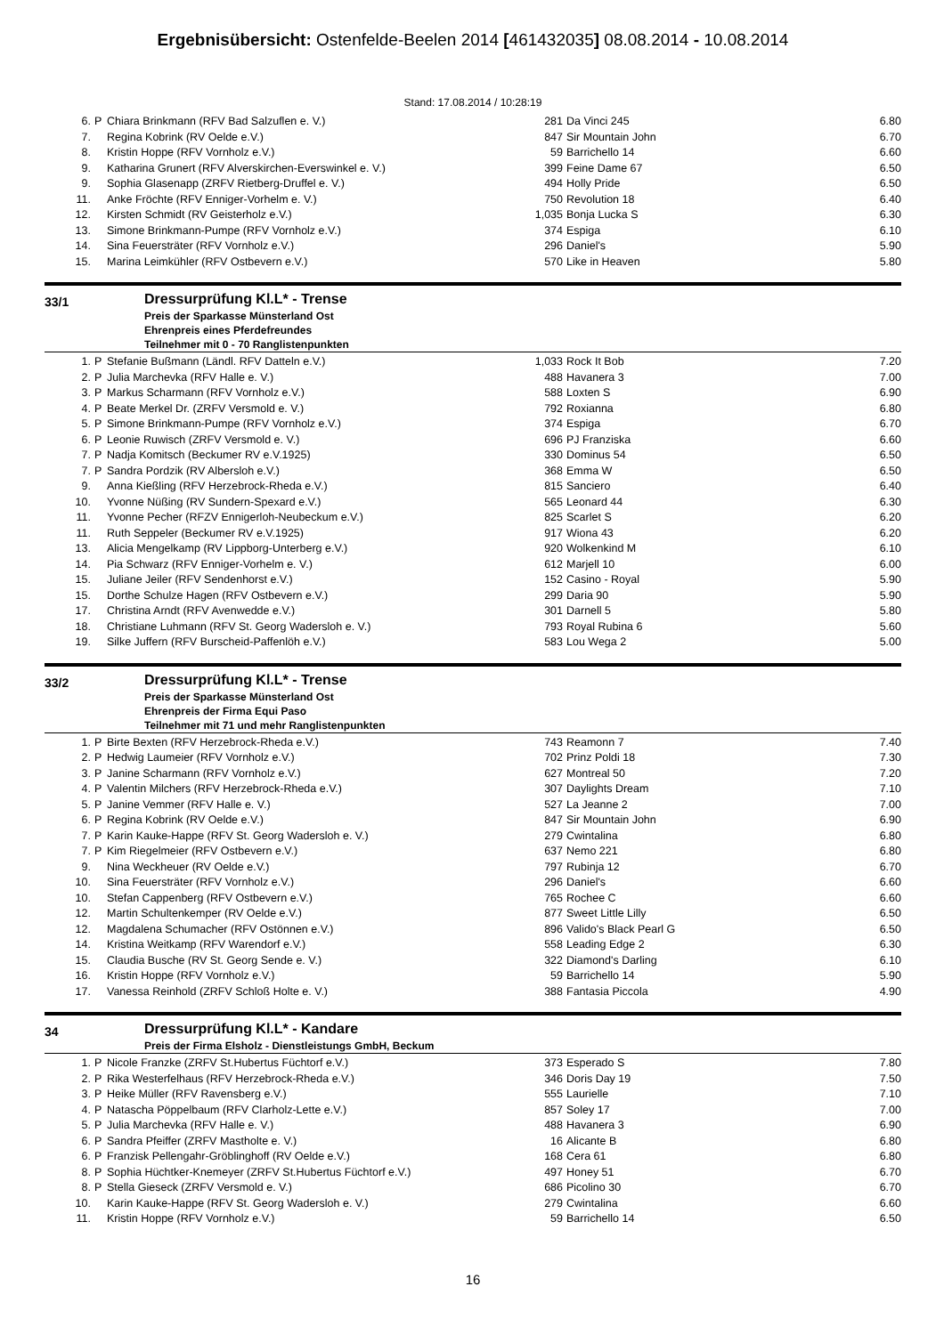Ergebnisübersicht: Ostenfelde-Beelen 2014 [461432035] 08.08.2014 - 10.08.2014
Stand: 17.08.2014 / 10:28:19
| 6. | P | Chiara Brinkmann (RFV Bad Salzuflen e. V.) | 281 | Da Vinci 245 | 6.80 |
| 7. | | Regina Kobrink (RV Oelde e.V.) | 847 | Sir Mountain John | 6.70 |
| 8. | | Kristin Hoppe (RFV Vornholz e.V.) | 59 | Barrichello 14 | 6.60 |
| 9. | | Katharina Grunert (RFV Alverskirchen-Everswinkel e. V.) | 399 | Feine Dame 67 | 6.50 |
| 9. | | Sophia Glasenapp (ZRFV Rietberg-Druffel e. V.) | 494 | Holly Pride | 6.50 |
| 11. | | Anke Fröchte (RFV Enniger-Vorhelm e. V.) | 750 | Revolution 18 | 6.40 |
| 12. | | Kirsten Schmidt (RV Geisterholz e.V.) | 1,035 | Bonja Lucka S | 6.30 |
| 13. | | Simone Brinkmann-Pumpe (RFV Vornholz e.V.) | 374 | Espiga | 6.10 |
| 14. | | Sina Feuersträter (RFV Vornholz e.V.) | 296 | Daniel's | 5.90 |
| 15. | | Marina Leimkühler (RFV Ostbevern e.V.) | 570 | Like in Heaven | 5.80 |
33/1
Dressurprüfung Kl.L* - Trense
Preis der Sparkasse Münsterland Ost
Ehrenpreis eines Pferdefreundes
Teilnehmer mit 0 - 70 Ranglistenpunkten
| 1. | P | Stefanie Bußmann (Ländl. RFV Datteln e.V.) | 1,033 | Rock It Bob | 7.20 |
| 2. | P | Julia Marchevka (RFV Halle e. V.) | 488 | Havanera 3 | 7.00 |
| 3. | P | Markus Scharmann (RFV Vornholz e.V.) | 588 | Loxten S | 6.90 |
| 4. | P | Beate Merkel Dr. (ZRFV Versmold e. V.) | 792 | Roxianna | 6.80 |
| 5. | P | Simone Brinkmann-Pumpe (RFV Vornholz e.V.) | 374 | Espiga | 6.70 |
| 6. | P | Leonie Ruwisch (ZRFV Versmold e. V.) | 696 | PJ Franziska | 6.60 |
| 7. | P | Nadja Komitsch (Beckumer RV e.V.1925) | 330 | Dominus 54 | 6.50 |
| 7. | P | Sandra Pordzik (RV Albersloh e.V.) | 368 | Emma W | 6.50 |
| 9. | | Anna Kießling (RFV Herzebrock-Rheda e.V.) | 815 | Sanciero | 6.40 |
| 10. | | Yvonne Nüßing (RV Sundern-Spexard e.V.) | 565 | Leonard 44 | 6.30 |
| 11. | | Yvonne Pecher (RFZV Ennigerloh-Neubeckum e.V.) | 825 | Scarlet S | 6.20 |
| 11. | | Ruth Seppeler (Beckumer RV e.V.1925) | 917 | Wiona 43 | 6.20 |
| 13. | | Alicia Mengelkamp (RV Lippborg-Unterberg e.V.) | 920 | Wolkenkind M | 6.10 |
| 14. | | Pia Schwarz (RFV Enniger-Vorhelm e. V.) | 612 | Marjell 10 | 6.00 |
| 15. | | Juliane Jeiler (RFV Sendenhorst e.V.) | 152 | Casino - Royal | 5.90 |
| 15. | | Dorthe Schulze Hagen (RFV Ostbevern e.V.) | 299 | Daria 90 | 5.90 |
| 17. | | Christina Arndt (RFV Avenwedde e.V.) | 301 | Darnell 5 | 5.80 |
| 18. | | Christiane Luhmann (RFV St. Georg Wadersloh e. V.) | 793 | Royal Rubina 6 | 5.60 |
| 19. | | Silke Juffern (RFV Burscheid-Paffenlöh e.V.) | 583 | Lou Wega 2 | 5.00 |
33/2
Dressurprüfung Kl.L* - Trense
Preis der Sparkasse Münsterland Ost
Ehrenpreis der Firma Equi Paso
Teilnehmer mit 71 und mehr Ranglistenpunkten
| 1. | P | Birte Bexten (RFV Herzebrock-Rheda e.V.) | 743 | Reamonn 7 | 7.40 |
| 2. | P | Hedwig Laumeier (RFV Vornholz e.V.) | 702 | Prinz Poldi 18 | 7.30 |
| 3. | P | Janine Scharmann (RFV Vornholz e.V.) | 627 | Montreal 50 | 7.20 |
| 4. | P | Valentin Milchers (RFV Herzebrock-Rheda e.V.) | 307 | Daylights Dream | 7.10 |
| 5. | P | Janine Vemmer (RFV Halle e. V.) | 527 | La Jeanne 2 | 7.00 |
| 6. | P | Regina Kobrink (RV Oelde e.V.) | 847 | Sir Mountain John | 6.90 |
| 7. | P | Karin Kauke-Happe (RFV St. Georg Wadersloh e. V.) | 279 | Cwintalina | 6.80 |
| 7. | P | Kim Riegelmeier (RFV Ostbevern e.V.) | 637 | Nemo 221 | 6.80 |
| 9. | | Nina Weckheuer (RV Oelde e.V.) | 797 | Rubinja 12 | 6.70 |
| 10. | | Sina Feuersträter (RFV Vornholz e.V.) | 296 | Daniel's | 6.60 |
| 10. | | Stefan Cappenberg (RFV Ostbevern e.V.) | 765 | Rochee C | 6.60 |
| 12. | | Martin Schultenkemper (RV Oelde e.V.) | 877 | Sweet Little Lilly | 6.50 |
| 12. | | Magdalena Schumacher (RFV Ostönnen e.V.) | 896 | Valido's Black Pearl G | 6.50 |
| 14. | | Kristina Weitkamp (RFV Warendorf e.V.) | 558 | Leading Edge 2 | 6.30 |
| 15. | | Claudia Busche (RV St. Georg Sende e. V.) | 322 | Diamond's Darling | 6.10 |
| 16. | | Kristin Hoppe (RFV Vornholz e.V.) | 59 | Barrichello 14 | 5.90 |
| 17. | | Vanessa Reinhold (ZRFV Schloß Holte e. V.) | 388 | Fantasia Piccola | 4.90 |
34
Dressurprüfung Kl.L* - Kandare
Preis der Firma Elsholz - Dienstleistungs GmbH, Beckum
| 1. | P | Nicole Franzke (ZRFV St.Hubertus Füchtorf e.V.) | 373 | Esperado S | 7.80 |
| 2. | P | Rika Westerfelhaus (RFV Herzebrock-Rheda e.V.) | 346 | Doris Day 19 | 7.50 |
| 3. | P | Heike Müller (RFV Ravensberg e.V.) | 555 | Laurielle | 7.10 |
| 4. | P | Natascha Pöppelbaum (RFV Clarholz-Lette e.V.) | 857 | Soley 17 | 7.00 |
| 5. | P | Julia Marchevka (RFV Halle e. V.) | 488 | Havanera 3 | 6.90 |
| 6. | P | Sandra Pfeiffer (ZRFV Mastholte e. V.) | 16 | Alicante B | 6.80 |
| 6. | P | Franzisk Pellengahr-Gröblinghoff (RV Oelde e.V.) | 168 | Cera 61 | 6.80 |
| 8. | P | Sophia Hüchtker-Knemeyer (ZRFV St.Hubertus Füchtorf e.V.) | 497 | Honey 51 | 6.70 |
| 8. | P | Stella Gieseck (ZRFV Versmold e. V.) | 686 | Picolino 30 | 6.70 |
| 10. | | Karin Kauke-Happe (RFV St. Georg Wadersloh e. V.) | 279 | Cwintalina | 6.60 |
| 11. | | Kristin Hoppe (RFV Vornholz e.V.) | 59 | Barrichello 14 | 6.50 |
16